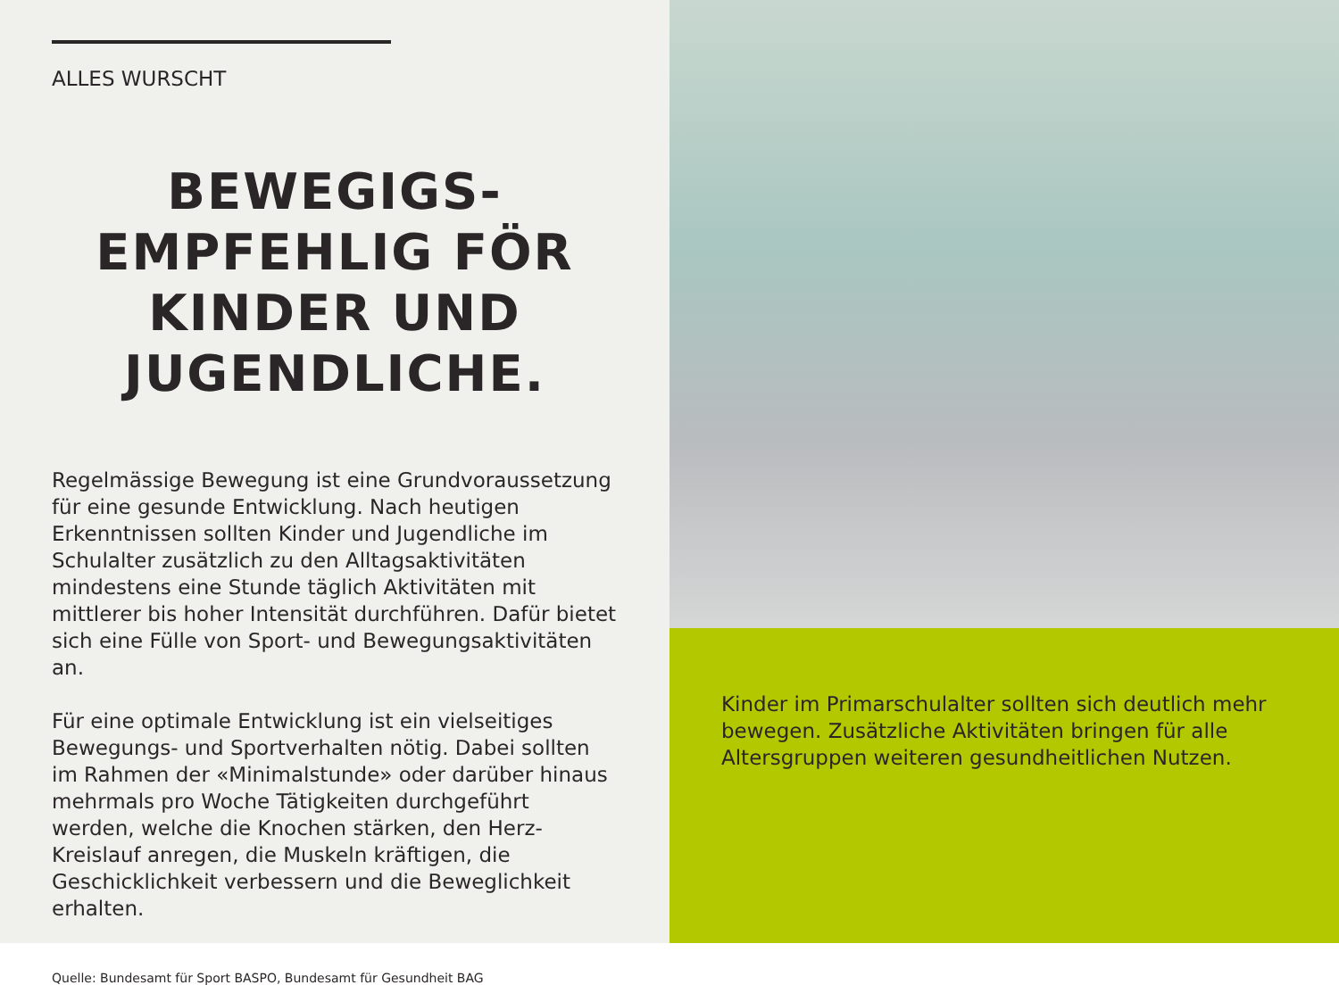ALLES WURSCHT
BEWEGIGS-
EMPFEHLIG FÖR
KINDER UND
JUGENDLICHE.
Regelmässige Bewegung ist eine Grundvoraussetzung für eine gesunde Entwicklung. Nach heutigen Erkenntnissen sollten Kinder und Jugendliche im Schulalter zusätzlich zu den Alltagsaktivitäten mindestens eine Stunde täglich Aktivitäten mit mittlerer bis hoher Intensität durchführen. Dafür bietet sich eine Fülle von Sport- und Bewegungsaktivitäten an.
Für eine optimale Entwicklung ist ein vielseitiges Bewegungs- und Sportverhalten nötig. Dabei sollten im Rahmen der «Minimalstunde» oder darüber hinaus mehrmals pro Woche Tätigkeiten durchgeführt werden, welche die Knochen stärken, den Herz-Kreislauf anregen, die Muskeln kräftigen, die Geschicklichkeit verbessern und die Beweglichkeit erhalten.
Quelle: Bundesamt für Sport BASPO, Bundesamt für Gesundheit BAG
Kinder im Primarschulalter sollten sich deutlich mehr bewegen. Zusätzliche Aktivitäten bringen für alle Altersgruppen weiteren gesundheitlichen Nutzen.